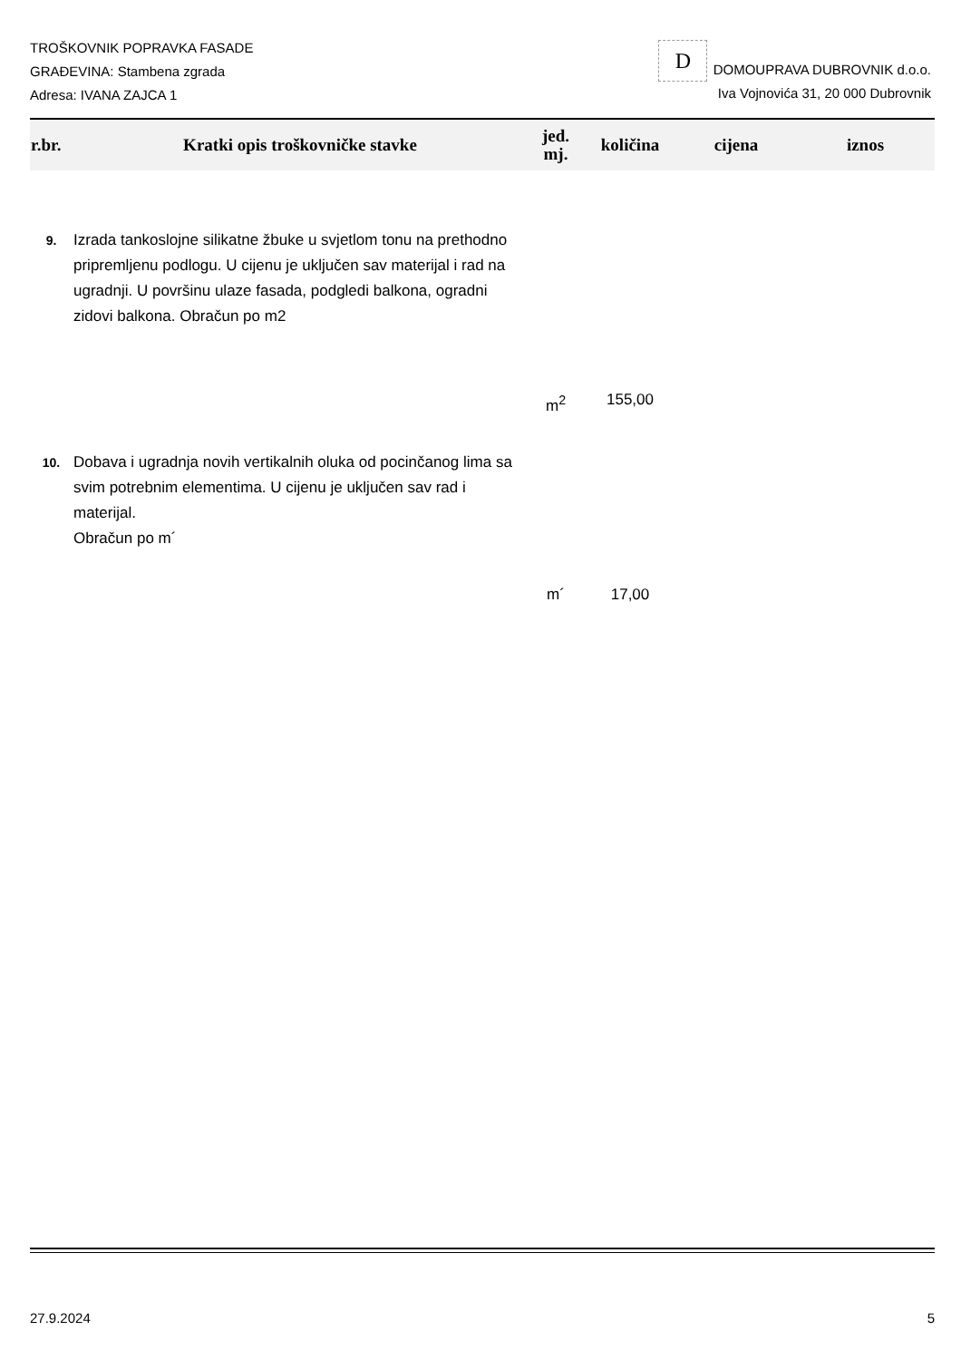TROŠKOVNIK POPRAVKA FASADE
GRAĐEVINA: Stambena zgrada
Adresa: IVANA ZAJCA 1
D DOMOUPRAVA DUBROVNIK d.o.o.
Iva Vojnovića 31, 20 000 Dubrovnik
| r.br. | Kratki opis troškovničke stavke | jed. mj. | količina | cijena | iznos |
| --- | --- | --- | --- | --- | --- |
| 9. | Izrada tankoslojne silikatne žbuke u svjetlom tonu na prethodno pripremljenu podlogu. U cijenu je uključen sav materijal i rad na ugradnji. U površinu ulaze fasada, podgledi balkona, ogradni zidovi balkona. Obračun po m2 | | | | |
| | | m<sup>2</sup> | 155,00 | | |
| 10. | Dobava i ugradnja novih vertikalnih oluka od pocinčanog lima sa svim potrebnim elementima. U cijenu je uključen sav rad i materijal. Obračun po m´ | | | | |
| | | m´ | 17,00 | | |
27.9.2024 5